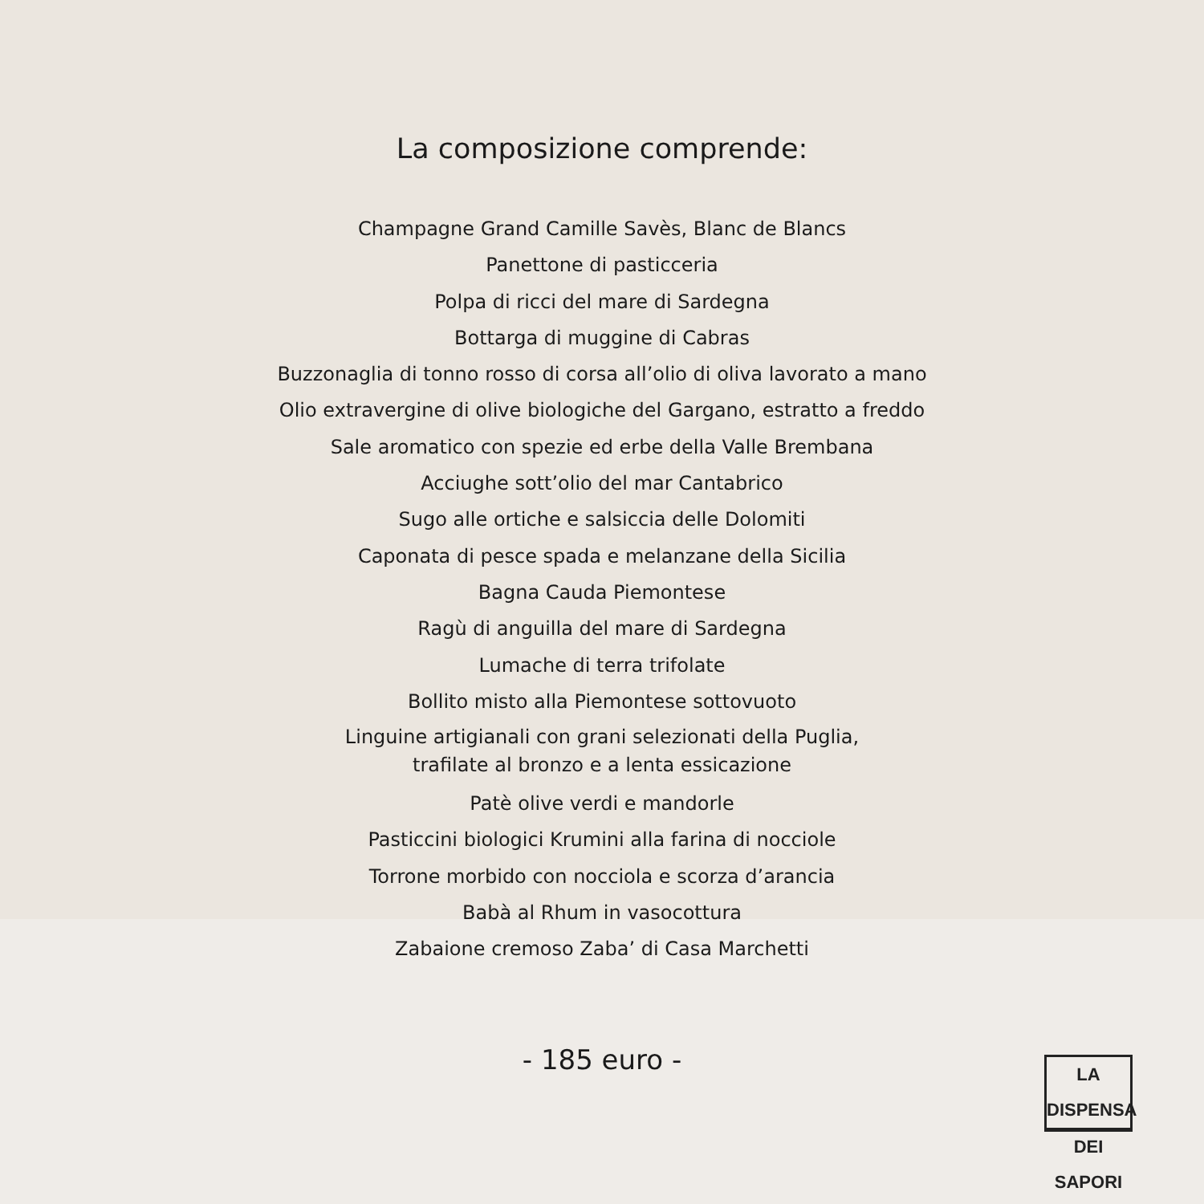La composizione comprende:
Champagne Grand Camille Savès, Blanc de Blancs
Panettone di pasticceria
Polpa di ricci del mare di Sardegna
Bottarga di muggine di Cabras
Buzzonaglia di tonno rosso di corsa all’olio di oliva lavorato a mano
Olio extravergine di olive biologiche del Gargano, estratto a freddo
Sale aromatico con spezie ed erbe della Valle Brembana
Acciughe sott’olio del mar Cantabrico
Sugo alle ortiche e salsiccia delle Dolomiti
Caponata di pesce spada e melanzane della Sicilia
Bagna Cauda Piemontese
Ragù di anguilla del mare di Sardegna
Lumache di terra trifolate
Bollito misto alla Piemontese sottovuoto
Linguine artigianali con grani selezionati della Puglia,
trafilate al bronzo e a lenta essicazione
Patè olive verdi e mandorle
Pasticcini biologici Krumini alla farina di nocciole
Torrone morbido con nocciola e scorza d’arancia
Babà al Rhum in vasocottura
Zabaione cremoso Zaba’ di Casa Marchetti
- 185 euro -
LA DISPENSA
DEI SAPORI